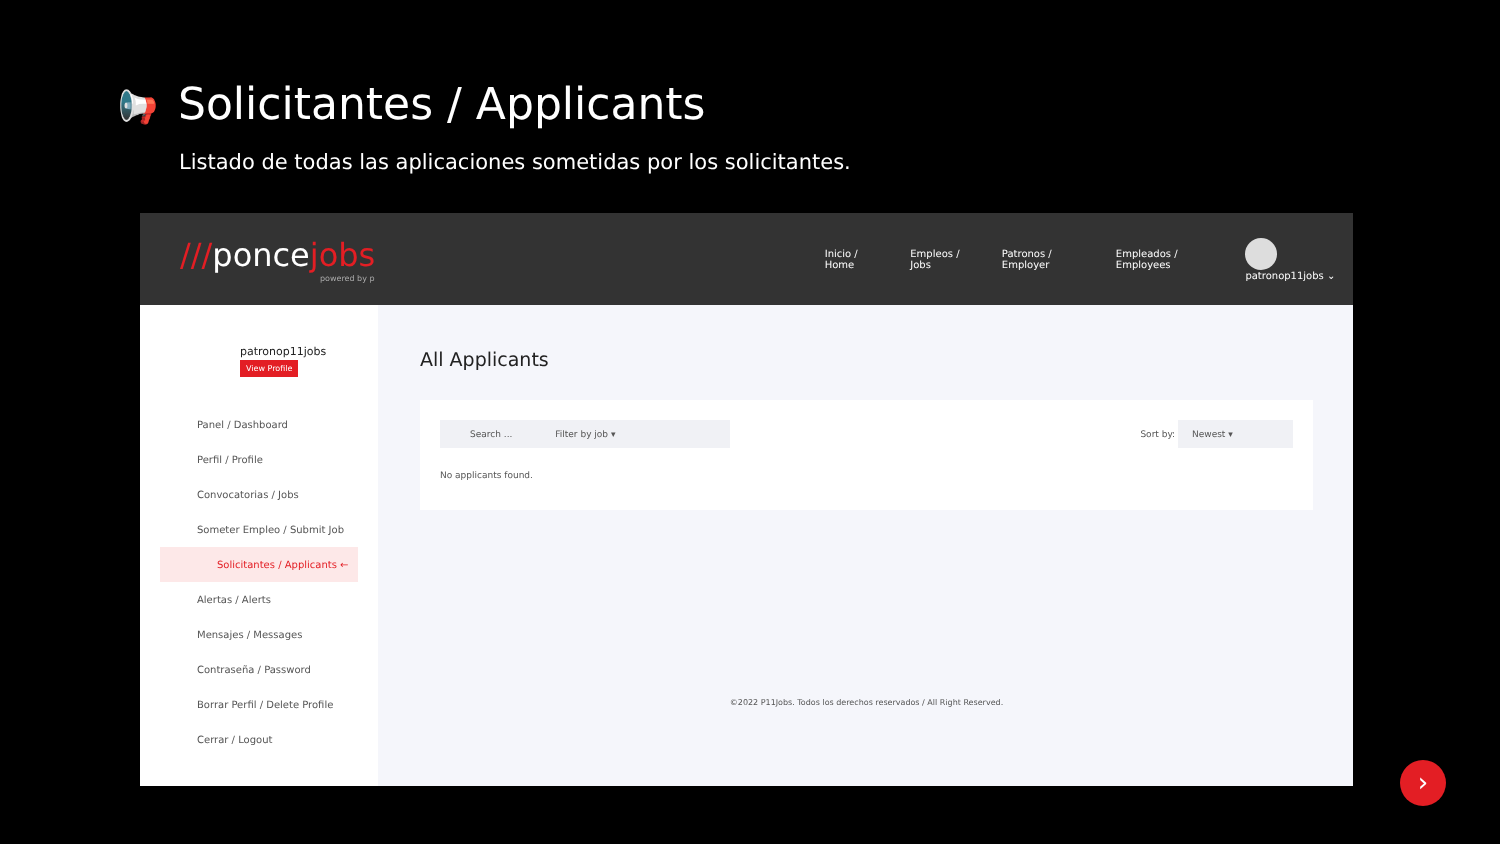📢 Solicitantes / Applicants
Listado de todas las aplicaciones sometidas por los solicitantes.
///poncejobs
powered by p
Inicio / Home Empleos / Jobs Patronos / Employer Empleados / Employees patronop11jobs ⌄
patronop11jobs
View Profile
Panel / Dashboard
Perfil / Profile
Convocatorias / Jobs
Someter Empleo / Submit Job
Solicitantes / Applicants ←
Alertas / Alerts
Mensajes / Messages
Contraseña / Password
Borrar Perfil / Delete Profile
Cerrar / Logout
All Applicants
Search ... Filter by job ▾
Sort by: Newest ▾
No applicants found.
©2022 P11Jobs. Todos los derechos reservados / All Right Reserved.
›